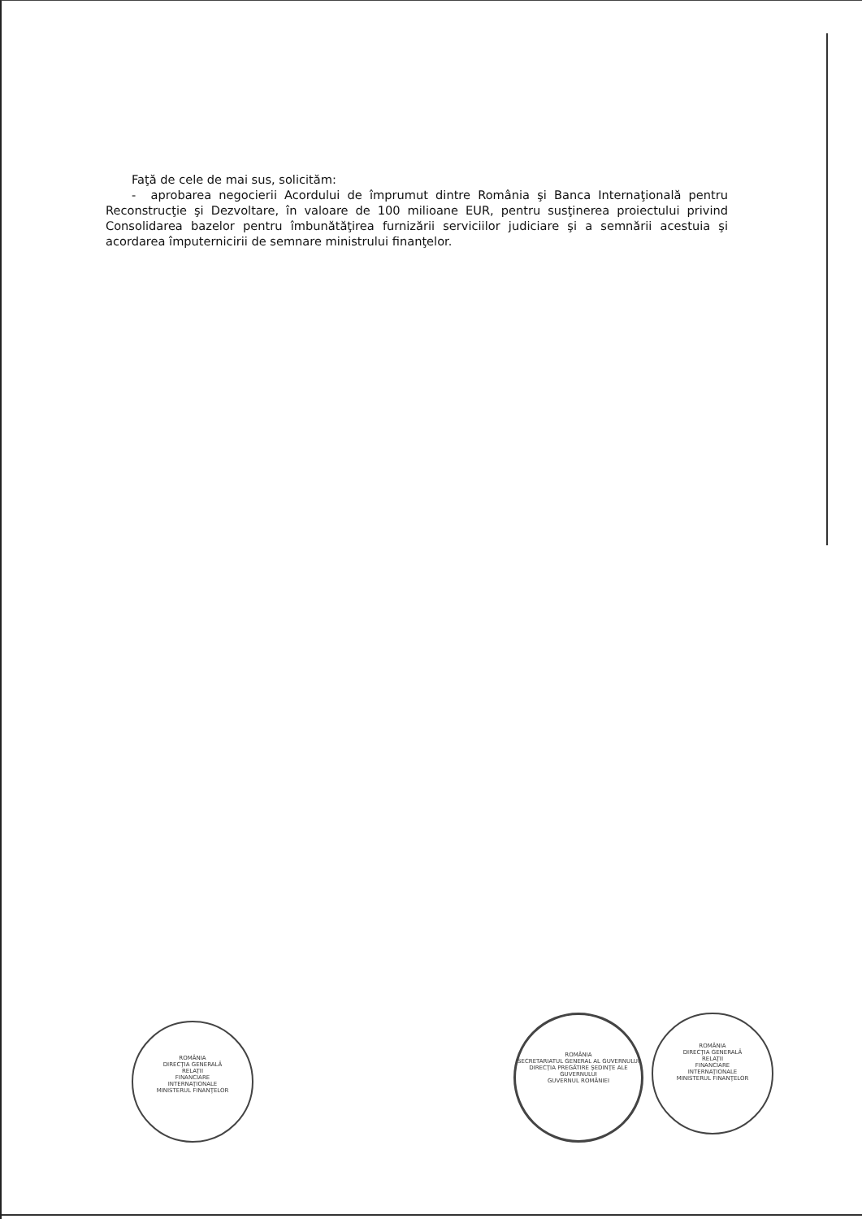Faţă de cele de mai sus, solicităm:
- aprobarea negocierii Acordului de împrumut dintre România şi Banca Internaţională pentru Reconstrucţie şi Dezvoltare, în valoare de 100 milioane EUR, pentru susţinerea proiectului privind Consolidarea bazelor pentru îmbunătăţirea furnizării serviciilor judiciare şi a semnării acestuia şi acordarea împuternicirii de semnare ministrului finanţelor.
ROMÂNIA
DIRECŢIA GENERALĂ
RELAŢII
FINANCIARE
INTERNAŢIONALE
MINISTERUL FINANŢELOR
ROMÂNIA
SECRETARIATUL GENERAL AL GUVERNULUI
DIRECŢIA PREGĂTIRE ŞEDINŢE ALE GUVERNULUI
GUVERNUL ROMÂNIEI
ROMÂNIA
DIRECŢIA GENERALĂ
RELAŢII
FINANCIARE
INTERNAŢIONALE
MINISTERUL FINANŢELOR